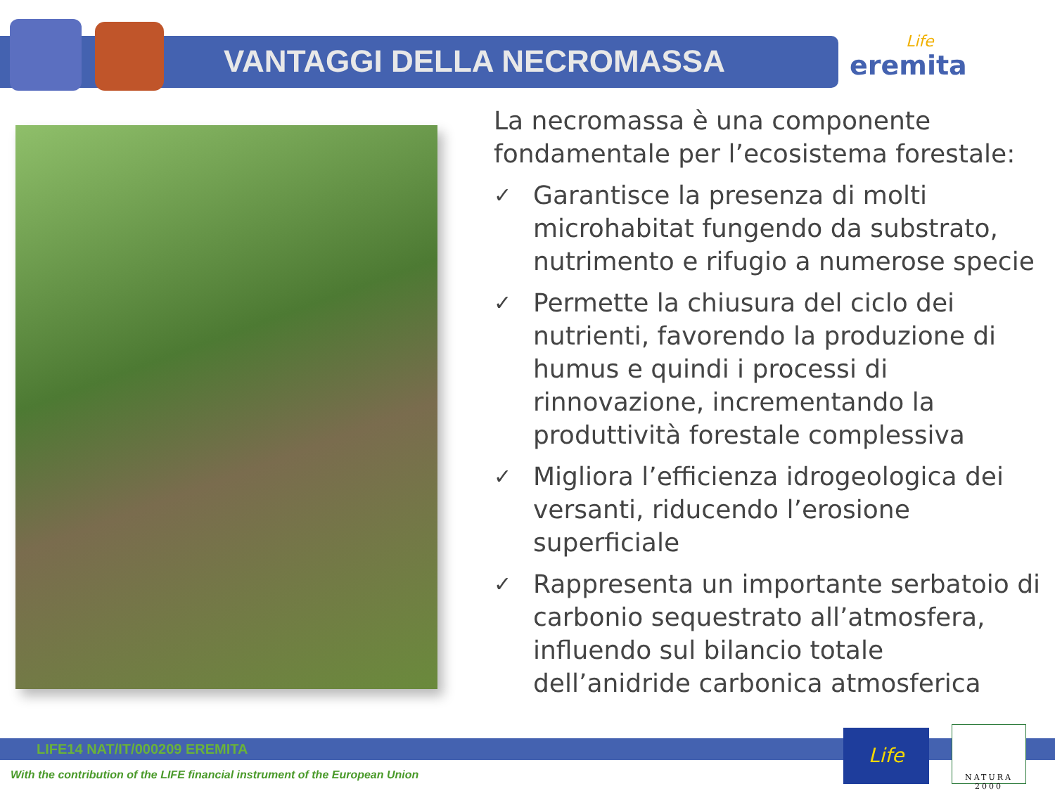VANTAGGI DELLA NECROMASSA Life
eremita
La necromassa è una componente fondamentale per l’ecosistema forestale:
✓ Garantisce la presenza di molti microhabitat fungendo da substrato, nutrimento e rifugio a numerose specie
✓ Permette la chiusura del ciclo dei nutrienti, favorendo la produzione di humus e quindi i processi di rinnovazione, incrementando la produttività forestale complessiva
✓ Migliora l’efficienza idrogeologica dei versanti, riducendo l’erosione superficiale
✓ Rappresenta un importante serbatoio di carbonio sequestrato all’atmosfera, influendo sul bilancio totale dell’anidride carbonica atmosferica
LIFE14 NAT/IT/000209 EREMITA
With the contribution of the LIFE financial instrument of the European Union
Life NATURA 2000